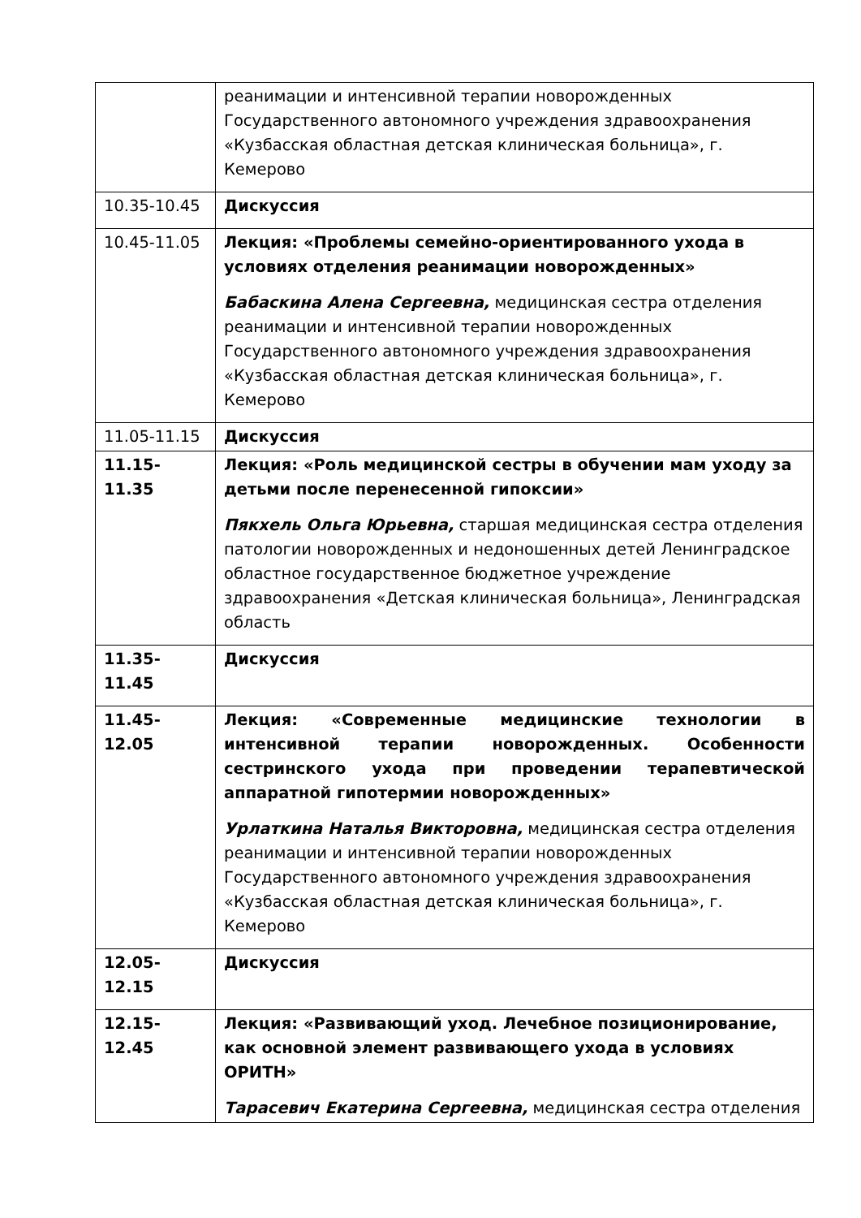| | реанимации и интенсивной терапии новорожденных Государственного автономного учреждения здравоохранения «Кузбасская областная детская клиническая больница», г. Кемерово |
| 10.35-10.45 | Дискуссия |
| 10.45-11.05 | Лекция: «Проблемы семейно-ориентированного ухода в условиях отделения реанимации новорожденных» Бабаскина Алена Сергеевна, медицинская сестра отделения реанимации и интенсивной терапии новорожденных Государственного автономного учреждения здравоохранения «Кузбасская областная детская клиническая больница», г. Кемерово |
| 11.05-11.15 | Дискуссия |
| 11.15-11.35 | Лекция: «Роль медицинской сестры в обучении мам уходу за детьми после перенесенной гипоксии» Пякхель Ольга Юрьевна, старшая медицинская сестра отделения патологии новорожденных и недоношенных детей Ленинградское областное государственное бюджетное учреждение здравоохранения «Детская клиническая больница», Ленинградская область |
| 11.35-11.45 | Дискуссия |
| 11.45-12.05 | Лекция: «Современные медицинские технологии в интенсивной терапии новорожденных. Особенности сестринского ухода при проведении терапевтической аппаратной гипотермии новорожденных» Урлаткина Наталья Викторовна, медицинская сестра отделения реанимации и интенсивной терапии новорожденных Государственного автономного учреждения здравоохранения «Кузбасская областная детская клиническая больница», г. Кемерово |
| 12.05-12.15 | Дискуссия |
| 12.15-12.45 | Лекция: «Развивающий уход. Лечебное позиционирование, как основной элемент развивающего ухода в условиях ОРИТН» Тарасевич Екатерина Сергеевна, медицинская сестра отделения |